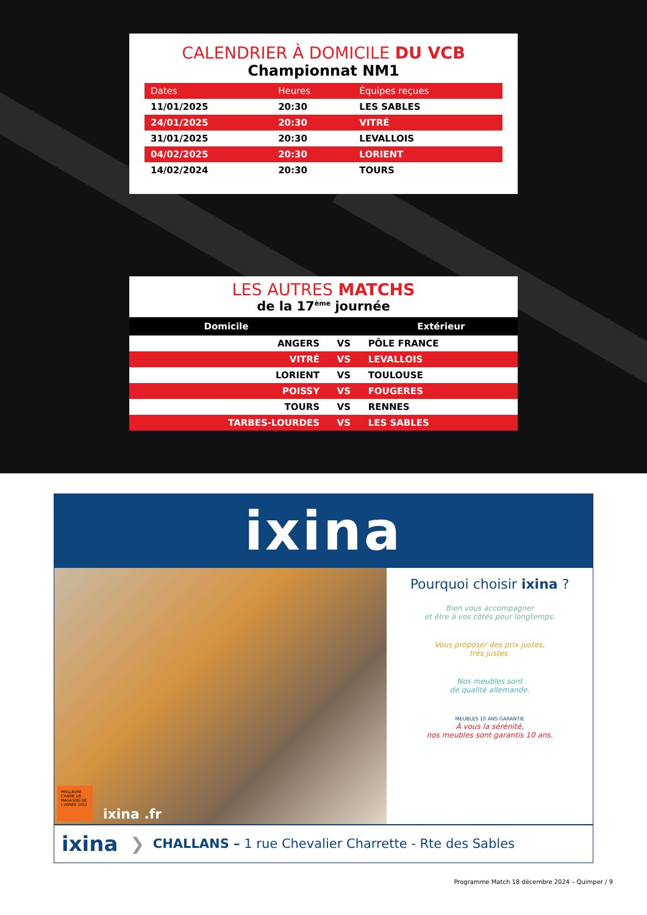CALENDRIER À DOMICILE DU VCB
Championnat NM1
| Dates | Heures | Équipes reçues |
| --- | --- | --- |
| 11/01/2025 | 20:30 | LES SABLES |
| 24/01/2025 | 20:30 | VITRÉ |
| 31/01/2025 | 20:30 | LEVALLOIS |
| 04/02/2025 | 20:30 | LORIENT |
| 14/02/2024 | 20:30 | TOURS |
LES AUTRES MATCHS
de la 17<sup>ème</sup> journée
| Domicile | | Extérieur |
| --- | --- | --- |
| ANGERS | VS | PÔLE FRANCE |
| VITRÉ | VS | LEVALLOIS |
| LORIENT | VS | TOULOUSE |
| POISSY | VS | FOUGERES |
| TOURS | VS | RENNES |
| TARBES-LOURDES | VS | LES SABLES |
ixina
MEILLEURE CHAÎNE DE MAGASINS DE L'ANNÉE 2022
ixina .fr
Pourquoi choisir ixina ?
Bien vous accompagner
et être à vos côtés pour longtemps.
Vous proposer des prix justes,
très justes.
Nos meubles sont
de qualité allemande.
MEUBLES 10 ANS GARANTIE
À vous la sérénité,
nos meubles sont garantis 10 ans.
ixina ❯ CHALLANS – 1 rue Chevalier Charrette - Rte des Sables
Programme Match 18 décembre 2024 – Quimper / 9